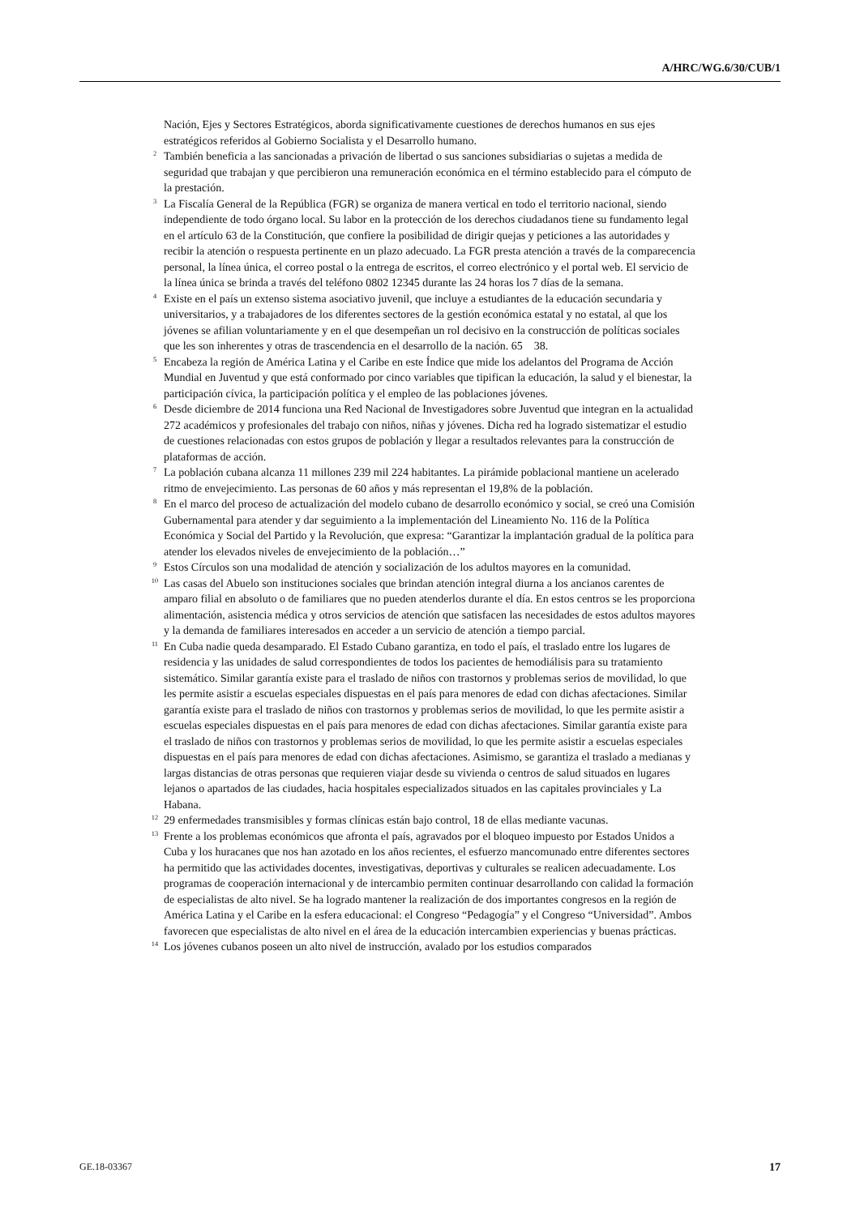A/HRC/WG.6/30/CUB/1
Nación, Ejes y Sectores Estratégicos, aborda significativamente cuestiones de derechos humanos en sus ejes estratégicos referidos al Gobierno Socialista y el Desarrollo humano.
<sup>2</sup> También beneficia a las sancionadas a privación de libertad o sus sanciones subsidiarias o sujetas a medida de seguridad que trabajan y que percibieron una remuneración económica en el término establecido para el cómputo de la prestación.
<sup>3</sup> La Fiscalía General de la República (FGR) se organiza de manera vertical en todo el territorio nacional, siendo independiente de todo órgano local. Su labor en la protección de los derechos ciudadanos tiene su fundamento legal en el artículo 63 de la Constitución, que confiere la posibilidad de dirigir quejas y peticiones a las autoridades y recibir la atención o respuesta pertinente en un plazo adecuado. La FGR presta atención a través de la comparecencia personal, la línea única, el correo postal o la entrega de escritos, el correo electrónico y el portal web. El servicio de la línea única se brinda a través del teléfono 0802 12345 durante las 24 horas los 7 días de la semana.
<sup>4</sup> Existe en el país un extenso sistema asociativo juvenil, que incluye a estudiantes de la educación secundaria y universitarios, y a trabajadores de los diferentes sectores de la gestión económica estatal y no estatal, al que los jóvenes se afilian voluntariamente y en el que desempeñan un rol decisivo en la construcción de políticas sociales que les son inherentes y otras de trascendencia en el desarrollo de la nación. 65 38.
<sup>5</sup> Encabeza la región de América Latina y el Caribe en este Índice que mide los adelantos del Programa de Acción Mundial en Juventud y que está conformado por cinco variables que tipifican la educación, la salud y el bienestar, la participación cívica, la participación política y el empleo de las poblaciones jóvenes.
<sup>6</sup> Desde diciembre de 2014 funciona una Red Nacional de Investigadores sobre Juventud que integran en la actualidad 272 académicos y profesionales del trabajo con niños, niñas y jóvenes. Dicha red ha logrado sistematizar el estudio de cuestiones relacionadas con estos grupos de población y llegar a resultados relevantes para la construcción de plataformas de acción.
<sup>7</sup> La población cubana alcanza 11 millones 239 mil 224 habitantes. La pirámide poblacional mantiene un acelerado ritmo de envejecimiento. Las personas de 60 años y más representan el 19,8% de la población.
<sup>8</sup> En el marco del proceso de actualización del modelo cubano de desarrollo económico y social, se creó una Comisión Gubernamental para atender y dar seguimiento a la implementación del Lineamiento No. 116 de la Política Económica y Social del Partido y la Revolución, que expresa: “Garantizar la implantación gradual de la política para atender los elevados niveles de envejecimiento de la población…”
<sup>9</sup> Estos Círculos son una modalidad de atención y socialización de los adultos mayores en la comunidad.
<sup>10</sup> Las casas del Abuelo son instituciones sociales que brindan atención integral diurna a los ancianos carentes de amparo filial en absoluto o de familiares que no pueden atenderlos durante el día. En estos centros se les proporciona alimentación, asistencia médica y otros servicios de atención que satisfacen las necesidades de estos adultos mayores y la demanda de familiares interesados en acceder a un servicio de atención a tiempo parcial.
<sup>11</sup> En Cuba nadie queda desamparado. El Estado Cubano garantiza, en todo el país, el traslado entre los lugares de residencia y las unidades de salud correspondientes de todos los pacientes de hemodiálisis para su tratamiento sistemático. Similar garantía existe para el traslado de niños con trastornos y problemas serios de movilidad, lo que les permite asistir a escuelas especiales dispuestas en el país para menores de edad con dichas afectaciones. Similar garantía existe para el traslado de niños con trastornos y problemas serios de movilidad, lo que les permite asistir a escuelas especiales dispuestas en el país para menores de edad con dichas afectaciones. Similar garantía existe para el traslado de niños con trastornos y problemas serios de movilidad, lo que les permite asistir a escuelas especiales dispuestas en el país para menores de edad con dichas afectaciones. Asimismo, se garantiza el traslado a medianas y largas distancias de otras personas que requieren viajar desde su vivienda o centros de salud situados en lugares lejanos o apartados de las ciudades, hacia hospitales especializados situados en las capitales provinciales y La Habana.
<sup>12</sup> 29 enfermedades transmisibles y formas clínicas están bajo control, 18 de ellas mediante vacunas.
<sup>13</sup> Frente a los problemas económicos que afronta el país, agravados por el bloqueo impuesto por Estados Unidos a Cuba y los huracanes que nos han azotado en los años recientes, el esfuerzo mancomunado entre diferentes sectores ha permitido que las actividades docentes, investigativas, deportivas y culturales se realicen adecuadamente. Los programas de cooperación internacional y de intercambio permiten continuar desarrollando con calidad la formación de especialistas de alto nivel. Se ha logrado mantener la realización de dos importantes congresos en la región de América Latina y el Caribe en la esfera educacional: el Congreso “Pedagogía” y el Congreso “Universidad”. Ambos favorecen que especialistas de alto nivel en el área de la educación intercambien experiencias y buenas prácticas.
<sup>14</sup> Los jóvenes cubanos poseen un alto nivel de instrucción, avalado por los estudios comparados
GE.18-03367 17